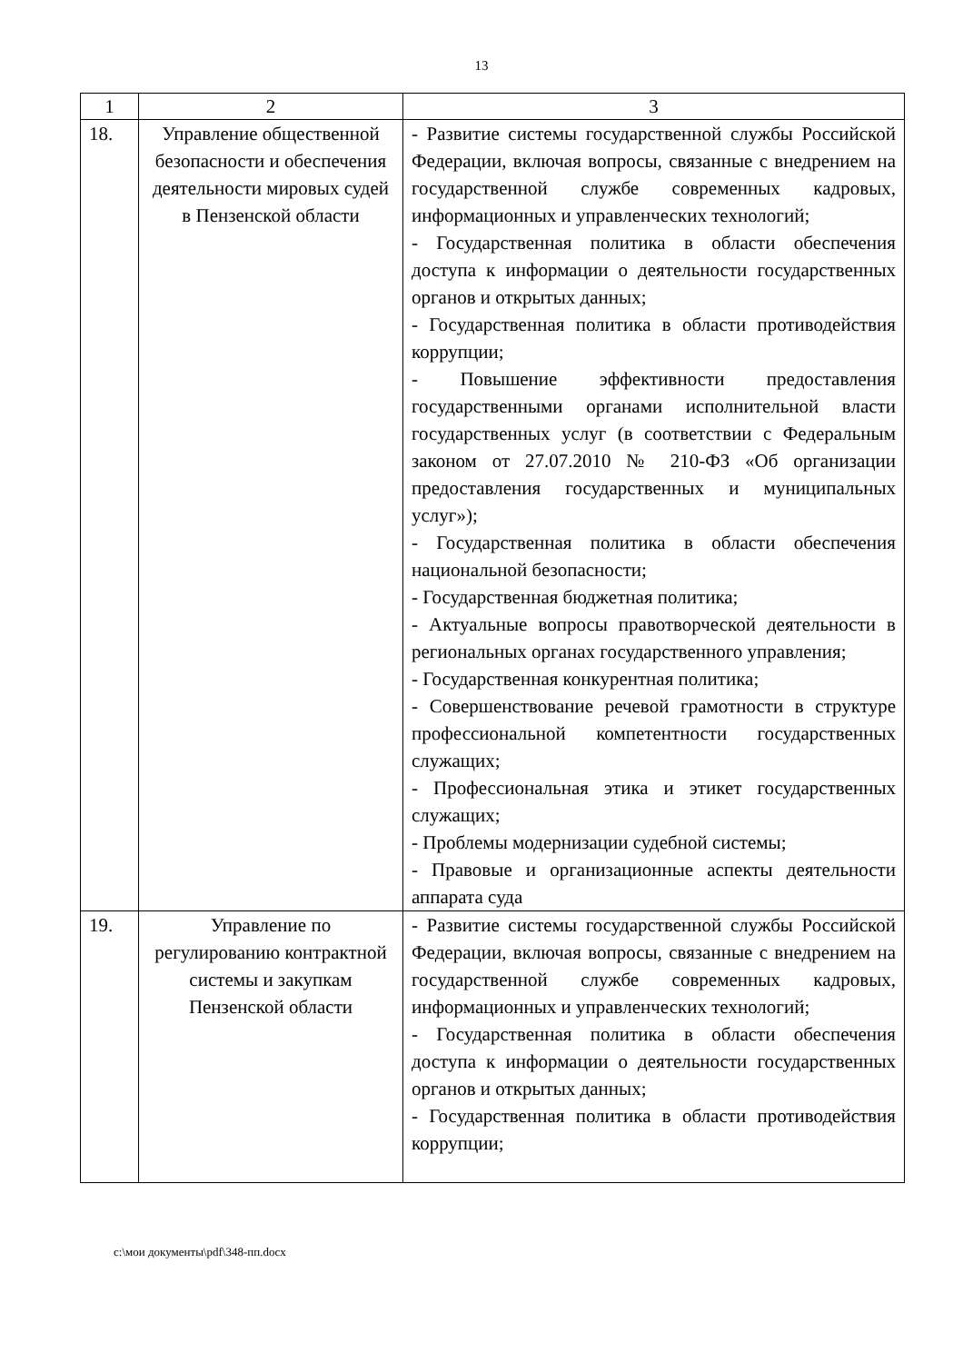13
| 1 | 2 | 3 |
| --- | --- | --- |
| 18. | Управление общественной безопасности и обеспечения деятельности мировых судей в Пензенской области | - Развитие системы государственной службы Российской Федерации, включая вопросы, связанные с внедрением на государственной службе современных кадровых, информационных и управленческих технологий; - Государственная политика в области обеспечения доступа к информации о деятельности государственных органов и открытых данных; - Государственная политика в области противодействия коррупции; - Повышение эффективности предоставления государственными органами исполнительной власти государственных услуг (в соответствии с Федеральным законом от 27.07.2010 № 210-ФЗ «Об организации предоставления государственных и муниципальных услуг»); - Государственная политика в области обеспечения национальной безопасности; - Государственная бюджетная политика; - Актуальные вопросы правотворческой деятельности в региональных органах государственного управления; - Государственная конкурентная политика; - Совершенствование речевой грамотности в структуре профессиональной компетентности государственных служащих; - Профессиональная этика и этикет государственных служащих; - Проблемы модернизации судебной системы; - Правовые и организационные аспекты деятельности аппарата суда |
| 19. | Управление по регулированию контрактной системы и закупкам Пензенской области | - Развитие системы государственной службы Российской Федерации, включая вопросы, связанные с внедрением на государственной службе современных кадровых, информационных и управленческих технологий; - Государственная политика в области обеспечения доступа к информации о деятельности государственных органов и открытых данных; - Государственная политика в области противодействия коррупции; |
c:\мои документы\pdf\348-пп.docx